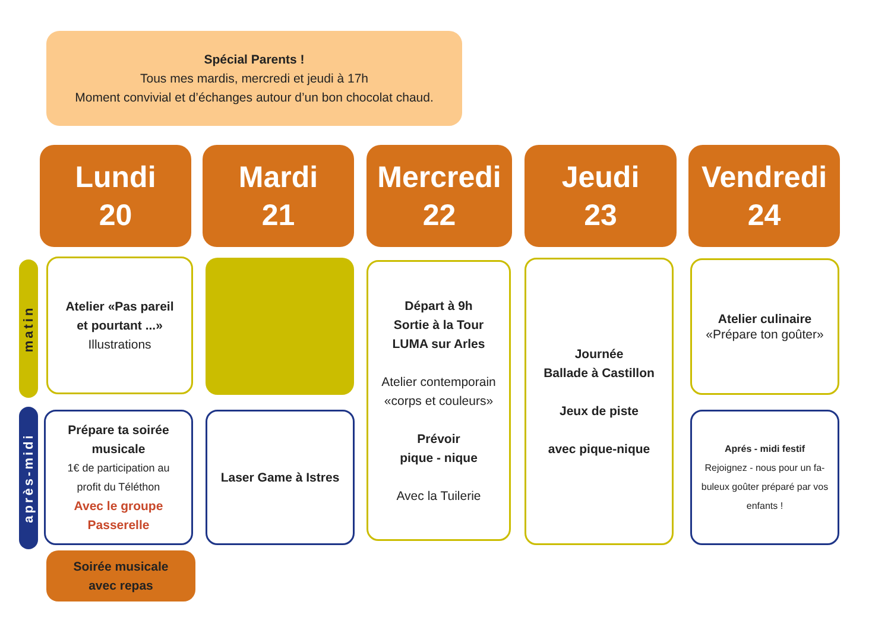Spécial Parents !
Tous mes mardis, mercredi et jeudi à 17h
Moment convivial et d’échanges autour d’un bon chocolat chaud.
Lundi
20
Mardi
21
Mercredi
22
Jeudi
23
Vendredi
24
matin
après-midi
Atelier «Pas pareil
et pourtant ...»
Illustrations
Départ à 9h
Sortie à la Tour
LUMA sur Arles
Atelier contemporain
«corps et couleurs»
Prévoir
pique - nique
Avec la Tuilerie
Journée
Ballade à Castillon
Jeux de piste
avec pique-nique
Atelier culinaire
«Prépare ton goûter»
Prépare ta soirée
musicale
1€ de participation au
profit du Téléthon
Avec le groupe
Passerelle
Laser Game à Istres
Aprés - midi festif
Rejoignez - nous pour un fa-
buleux goûter préparé par vos
enfants !
Soirée musicale
avec repas